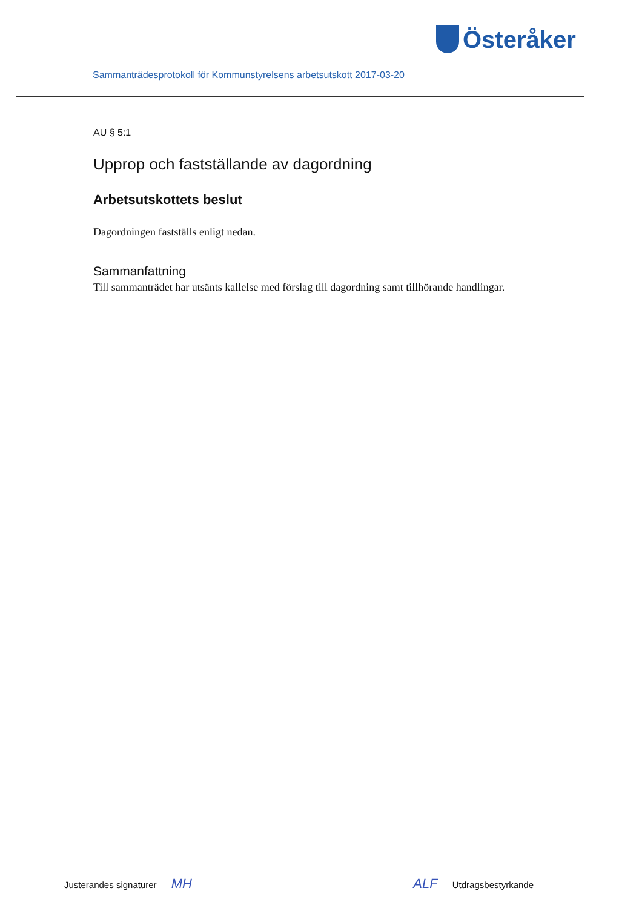Österåker
Sammanträdesprotokoll för Kommunstyrelsens arbetsutskott 2017-03-20
AU § 5:1
Upprop och fastställande av dagordning
Arbetsutskottets beslut
Dagordningen fastställs enligt nedan.
Sammanfattning
Till sammanträdet har utsänts kallelse med förslag till dagordning samt tillhörande handlingar.
Justerandes signaturer MH ALF Utdragsbestyrkande